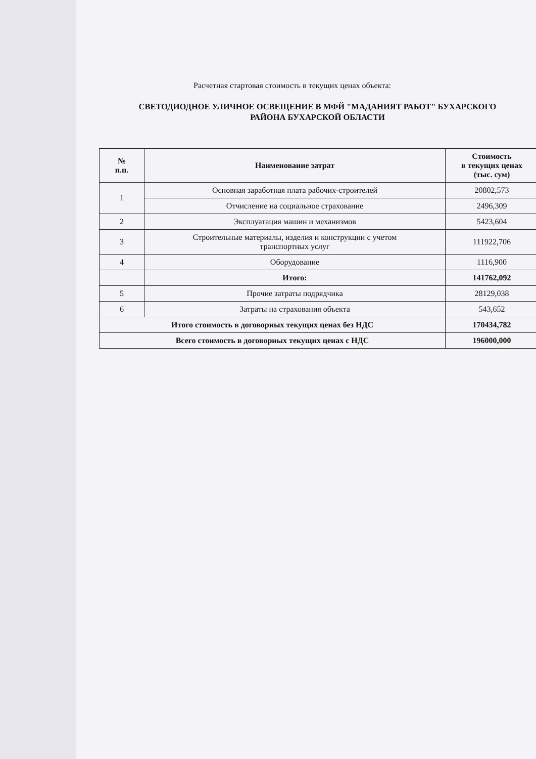Расчетная стартовая стоимость в текущих ценах объекта:
СВЕТОДИОДНОЕ УЛИЧНОЕ ОСВЕЩЕНИЕ В МФЙ "МАДАНИЯТ РАБОТ" БУХАРСКОГО
РАЙОНА БУХАРСКОЙ ОБЛАСТИ
| № п.п. | Наименование затрат | Стоимость в текущих ценах (тыс. сум) |
| --- | --- | --- |
| 1 | Основная заработная плата рабочих-строителей | 20802,573 |
| | Отчисление на социальное страхование | 2496,309 |
| 2 | Эксплуатация машин и механизмов | 5423,604 |
| 3 | Строительные материалы, изделия и конструкции с учетом транспортных услуг | 111922,706 |
| 4 | Оборудование | 1116,900 |
| | Итого: | 141762,092 |
| 5 | Прочие затраты подрядчика | 28129,038 |
| 6 | Затраты на страхования объекта | 543,652 |
| Итого стоимость в договорных текущих ценах без НДС | | 170434,782 |
| Всего стоимость в договорных текущих ценах с НДС | | 196000,000 |